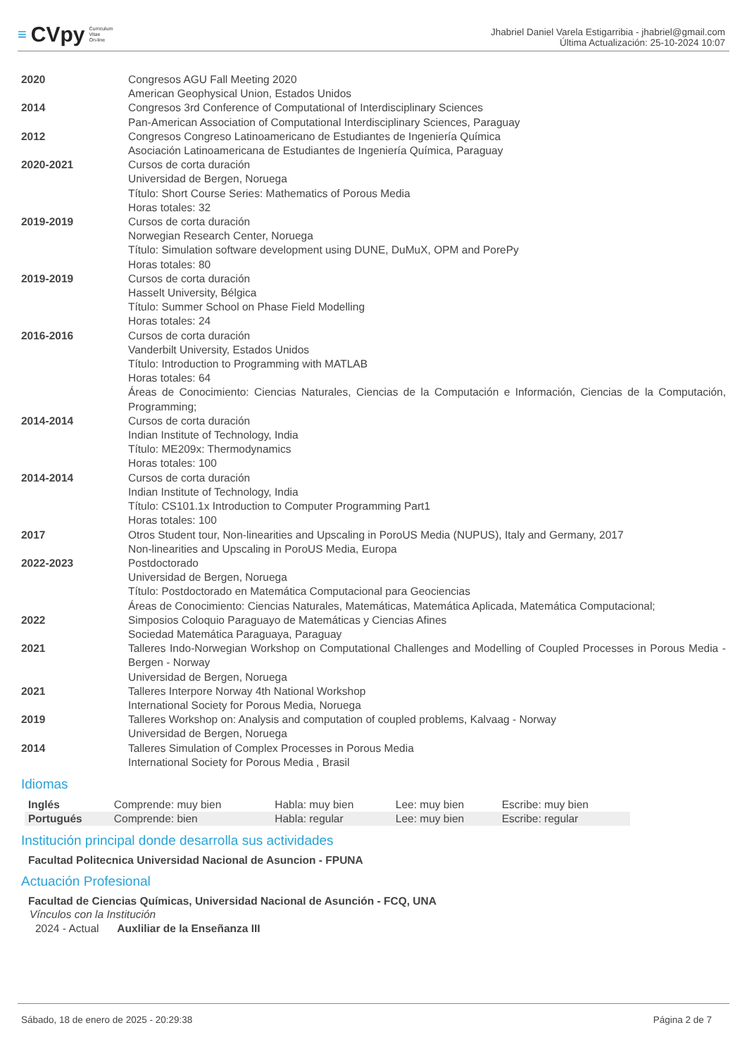≡ CVpy Curriculum
Vitae
On-line
Jhabriel Daniel Varela Estigarribia - jhabriel@gmail.com
Última Actualización: 25-10-2024 10:07
| 2020 | Congresos AGU Fall Meeting 2020 American Geophysical Union, Estados Unidos |
| 2014 | Congresos 3rd Conference of Computational of Interdisciplinary Sciences Pan-American Association of Computational Interdisciplinary Sciences, Paraguay |
| 2012 | Congresos Congreso Latinoamericano de Estudiantes de Ingeniería Química Asociación Latinoamericana de Estudiantes de Ingeniería Química, Paraguay |
| 2020-2021 | Cursos de corta duración Universidad de Bergen, Noruega Título: Short Course Series: Mathematics of Porous Media Horas totales: 32 |
| 2019-2019 | Cursos de corta duración Norwegian Research Center, Noruega Título: Simulation software development using DUNE, DuMuX, OPM and PorePy Horas totales: 80 |
| 2019-2019 | Cursos de corta duración Hasselt University, Bélgica Título: Summer School on Phase Field Modelling Horas totales: 24 |
| 2016-2016 | Cursos de corta duración Vanderbilt University, Estados Unidos Título: Introduction to Programming with MATLAB Horas totales: 64 Áreas de Conocimiento: Ciencias Naturales, Ciencias de la Computación e Información, Ciencias de la Computación, Programming; |
| 2014-2014 | Cursos de corta duración Indian Institute of Technology, India Título: ME209x: Thermodynamics Horas totales: 100 |
| 2014-2014 | Cursos de corta duración Indian Institute of Technology, India Título: CS101.1x Introduction to Computer Programming Part1 Horas totales: 100 |
| 2017 | Otros Student tour, Non-linearities and Upscaling in PoroUS Media (NUPUS), Italy and Germany, 2017 Non-linearities and Upscaling in PoroUS Media, Europa |
| 2022-2023 | Postdoctorado Universidad de Bergen, Noruega Título: Postdoctorado en Matemática Computacional para Geociencias Áreas de Conocimiento: Ciencias Naturales, Matemáticas, Matemática Aplicada, Matemática Computacional; |
| 2022 | Simposios Coloquio Paraguayo de Matemáticas y Ciencias Afines Sociedad Matemática Paraguaya, Paraguay |
| 2021 | Talleres Indo-Norwegian Workshop on Computational Challenges and Modelling of Coupled Processes in Porous Media - Bergen - Norway Universidad de Bergen, Noruega |
| 2021 | Talleres Interpore Norway 4th National Workshop International Society for Porous Media, Noruega |
| 2019 | Talleres Workshop on: Analysis and computation of coupled problems, Kalvaag - Norway Universidad de Bergen, Noruega |
| 2014 | Talleres Simulation of Complex Processes in Porous Media International Society for Porous Media , Brasil |
Idiomas
| Inglés | Comprende: muy bien | Habla: muy bien | Lee: muy bien | Escribe: muy bien |
| Portugués | Comprende: bien | Habla: regular | Lee: muy bien | Escribe: regular |
Institución principal donde desarrolla sus actividades
Facultad Politecnica Universidad Nacional de Asuncion - FPUNA
Actuación Profesional
Facultad de Ciencias Químicas, Universidad Nacional de Asunción - FCQ, UNA
Vínculos con la Institución
2024 - Actual Auxliliar de la Enseñanza III
Sábado, 18 de enero de 2025 - 20:29:38 Página 2 de 7